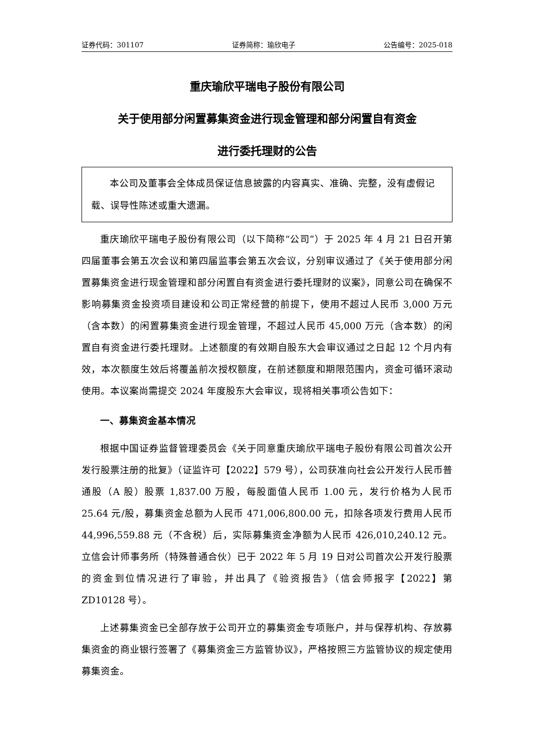证券代码：301107 证券简称：瑜欣电子 公告编号：2025-018
重庆瑜欣平瑞电子股份有限公司
关于使用部分闲置募集资金进行现金管理和部分闲置自有资金
进行委托理财的公告
本公司及董事会全体成员保证信息披露的内容真实、准确、完整，没有虚假记载、误导性陈述或重大遗漏。
重庆瑜欣平瑞电子股份有限公司（以下简称“公司”）于 2025 年 4 月 21 日召开第四届董事会第五次会议和第四届监事会第五次会议，分别审议通过了《关于使用部分闲置募集资金进行现金管理和部分闲置自有资金进行委托理财的议案》，同意公司在确保不影响募集资金投资项目建设和公司正常经营的前提下，使用不超过人民币 3,000 万元（含本数）的闲置募集资金进行现金管理，不超过人民币 45,000 万元（含本数）的闲置自有资金进行委托理财。上述额度的有效期自股东大会审议通过之日起 12 个月内有效，本次额度生效后将覆盖前次授权额度，在前述额度和期限范围内，资金可循环滚动使用。本议案尚需提交 2024 年度股东大会审议，现将相关事项公告如下：
一、募集资金基本情况
根据中国证券监督管理委员会《关于同意重庆瑜欣平瑞电子股份有限公司首次公开发行股票注册的批复》（证监许可【2022】579 号），公司获准向社会公开发行人民币普通股（A 股）股票 1,837.00 万股，每股面值人民币 1.00 元，发行价格为人民币 25.64 元/股，募集资金总额为人民币 471,006,800.00 元，扣除各项发行费用人民币 44,996,559.88 元（不含税）后，实际募集资金净额为人民币 426,010,240.12 元。立信会计师事务所（特殊普通合伙）已于 2022 年 5 月 19 日对公司首次公开发行股票的资金到位情况进行了审验，并出具了《验资报告》（信会师报字【2022】第 ZD10128 号）。
上述募集资金已全部存放于公司开立的募集资金专项账户，并与保荐机构、存放募集资金的商业银行签署了《募集资金三方监管协议》，严格按照三方监管协议的规定使用募集资金。